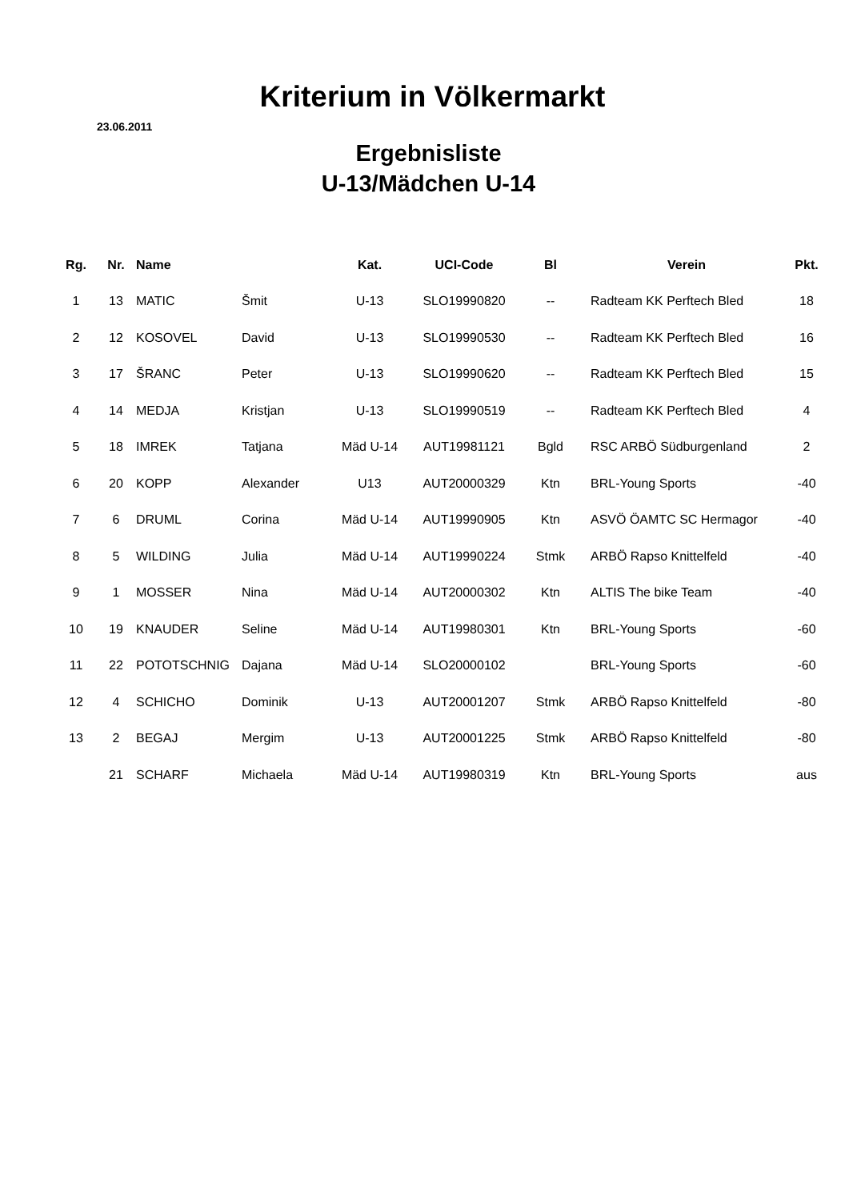Kriterium in Völkermarkt
23.06.2011
Ergebnisliste
U-13/Mädchen U-14
| Rg. | Nr. | Name | | Kat. | UCI-Code | Bl | Verein | Pkt. |
| --- | --- | --- | --- | --- | --- | --- | --- | --- |
| 1 | 13 | MATIC | Šmit | U-13 | SLO19990820 | -- | Radteam KK Perftech Bled | 18 |
| 2 | 12 | KOSOVEL | David | U-13 | SLO19990530 | -- | Radteam KK Perftech Bled | 16 |
| 3 | 17 | ŠRANC | Peter | U-13 | SLO19990620 | -- | Radteam KK Perftech Bled | 15 |
| 4 | 14 | MEDJA | Kristjan | U-13 | SLO19990519 | -- | Radteam KK Perftech Bled | 4 |
| 5 | 18 | IMREK | Tatjana | Mäd U-14 | AUT19981121 | Bgld | RSC ARBÖ Südburgenland | 2 |
| 6 | 20 | KOPP | Alexander | U13 | AUT20000329 | Ktn | BRL-Young Sports | -40 |
| 7 | 6 | DRUML | Corina | Mäd U-14 | AUT19990905 | Ktn | ASVÖ ÖAMTC SC Hermagor | -40 |
| 8 | 5 | WILDING | Julia | Mäd U-14 | AUT19990224 | Stmk | ARBÖ Rapso Knittelfeld | -40 |
| 9 | 1 | MOSSER | Nina | Mäd U-14 | AUT20000302 | Ktn | ALTIS The bike Team | -40 |
| 10 | 19 | KNAUDER | Seline | Mäd U-14 | AUT19980301 | Ktn | BRL-Young Sports | -60 |
| 11 | 22 | POTOTSCHNIG | Dajana | Mäd U-14 | SLO20000102 | | BRL-Young Sports | -60 |
| 12 | 4 | SCHICHO | Dominik | U-13 | AUT20001207 | Stmk | ARBÖ Rapso Knittelfeld | -80 |
| 13 | 2 | BEGAJ | Mergim | U-13 | AUT20001225 | Stmk | ARBÖ Rapso Knittelfeld | -80 |
| | 21 | SCHARF | Michaela | Mäd U-14 | AUT19980319 | Ktn | BRL-Young Sports | aus |